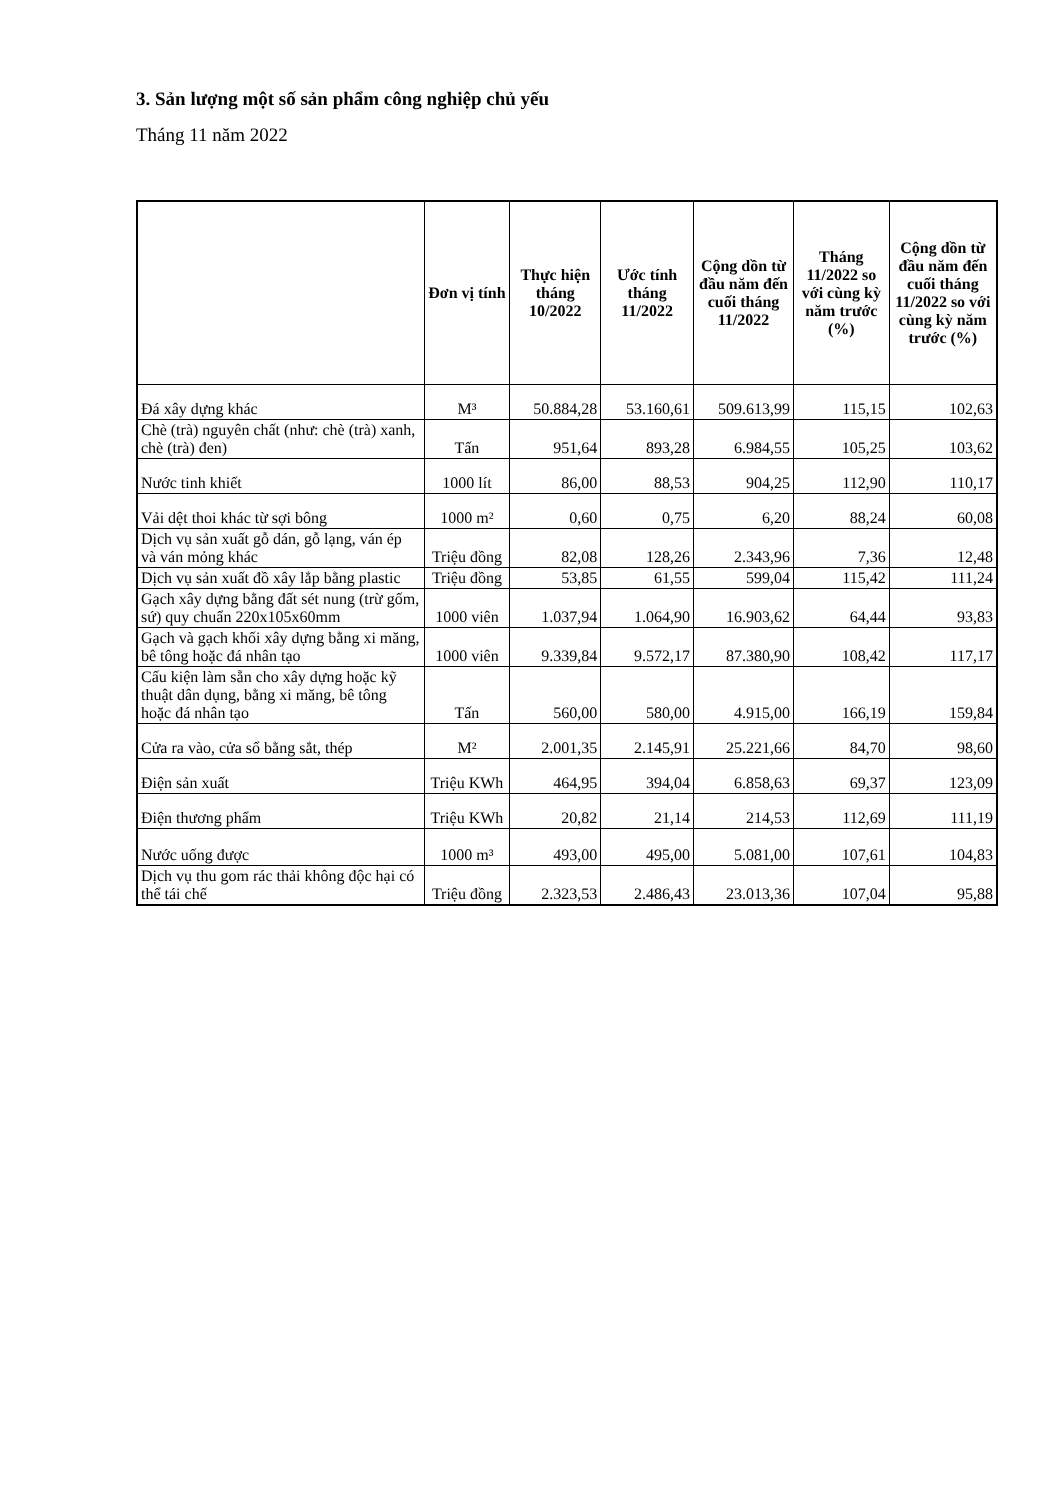3. Sản lượng một số sản phẩm công nghiệp chủ yếu
Tháng 11 năm 2022
| | Đơn vị tính | Thực hiện tháng 10/2022 | Ước tính tháng 11/2022 | Cộng dồn từ đầu năm đến cuối tháng 11/2022 | Tháng 11/2022 so với cùng kỳ năm trước (%) | Cộng dồn từ đầu năm đến cuối tháng 11/2022 so với cùng kỳ năm trước (%) |
| --- | --- | --- | --- | --- | --- | --- |
| Đá xây dựng khác | M³ | 50.884,28 | 53.160,61 | 509.613,99 | 115,15 | 102,63 |
| Chè (trà) nguyên chất (như: chè (trà) xanh, chè (trà) đen) | Tấn | 951,64 | 893,28 | 6.984,55 | 105,25 | 103,62 |
| Nước tinh khiết | 1000 lít | 86,00 | 88,53 | 904,25 | 112,90 | 110,17 |
| Vải dệt thoi khác từ sợi bông | 1000 m² | 0,60 | 0,75 | 6,20 | 88,24 | 60,08 |
| Dịch vụ sản xuất gỗ dán, gỗ lạng, ván ép và ván mỏng khác | Triệu đồng | 82,08 | 128,26 | 2.343,96 | 7,36 | 12,48 |
| Dịch vụ sản xuất đồ xây lắp bằng plastic | Triệu đồng | 53,85 | 61,55 | 599,04 | 115,42 | 111,24 |
| Gạch xây dựng bằng đất sét nung (trừ gốm, sứ) quy chuẩn 220x105x60mm | 1000 viên | 1.037,94 | 1.064,90 | 16.903,62 | 64,44 | 93,83 |
| Gạch và gạch khối xây dựng bằng xi măng, bê tông hoặc đá nhân tạo | 1000 viên | 9.339,84 | 9.572,17 | 87.380,90 | 108,42 | 117,17 |
| Cấu kiện làm sẵn cho xây dựng hoặc kỹ thuật dân dụng, bằng xi măng, bê tông hoặc đá nhân tạo | Tấn | 560,00 | 580,00 | 4.915,00 | 166,19 | 159,84 |
| Cửa ra vào, cửa sổ bằng sắt, thép | M² | 2.001,35 | 2.145,91 | 25.221,66 | 84,70 | 98,60 |
| Điện sản xuất | Triệu KWh | 464,95 | 394,04 | 6.858,63 | 69,37 | 123,09 |
| Điện thương phẩm | Triệu KWh | 20,82 | 21,14 | 214,53 | 112,69 | 111,19 |
| Nước uống được | 1000 m³ | 493,00 | 495,00 | 5.081,00 | 107,61 | 104,83 |
| Dịch vụ thu gom rác thải không độc hại có thể tái chế | Triệu đồng | 2.323,53 | 2.486,43 | 23.013,36 | 107,04 | 95,88 |